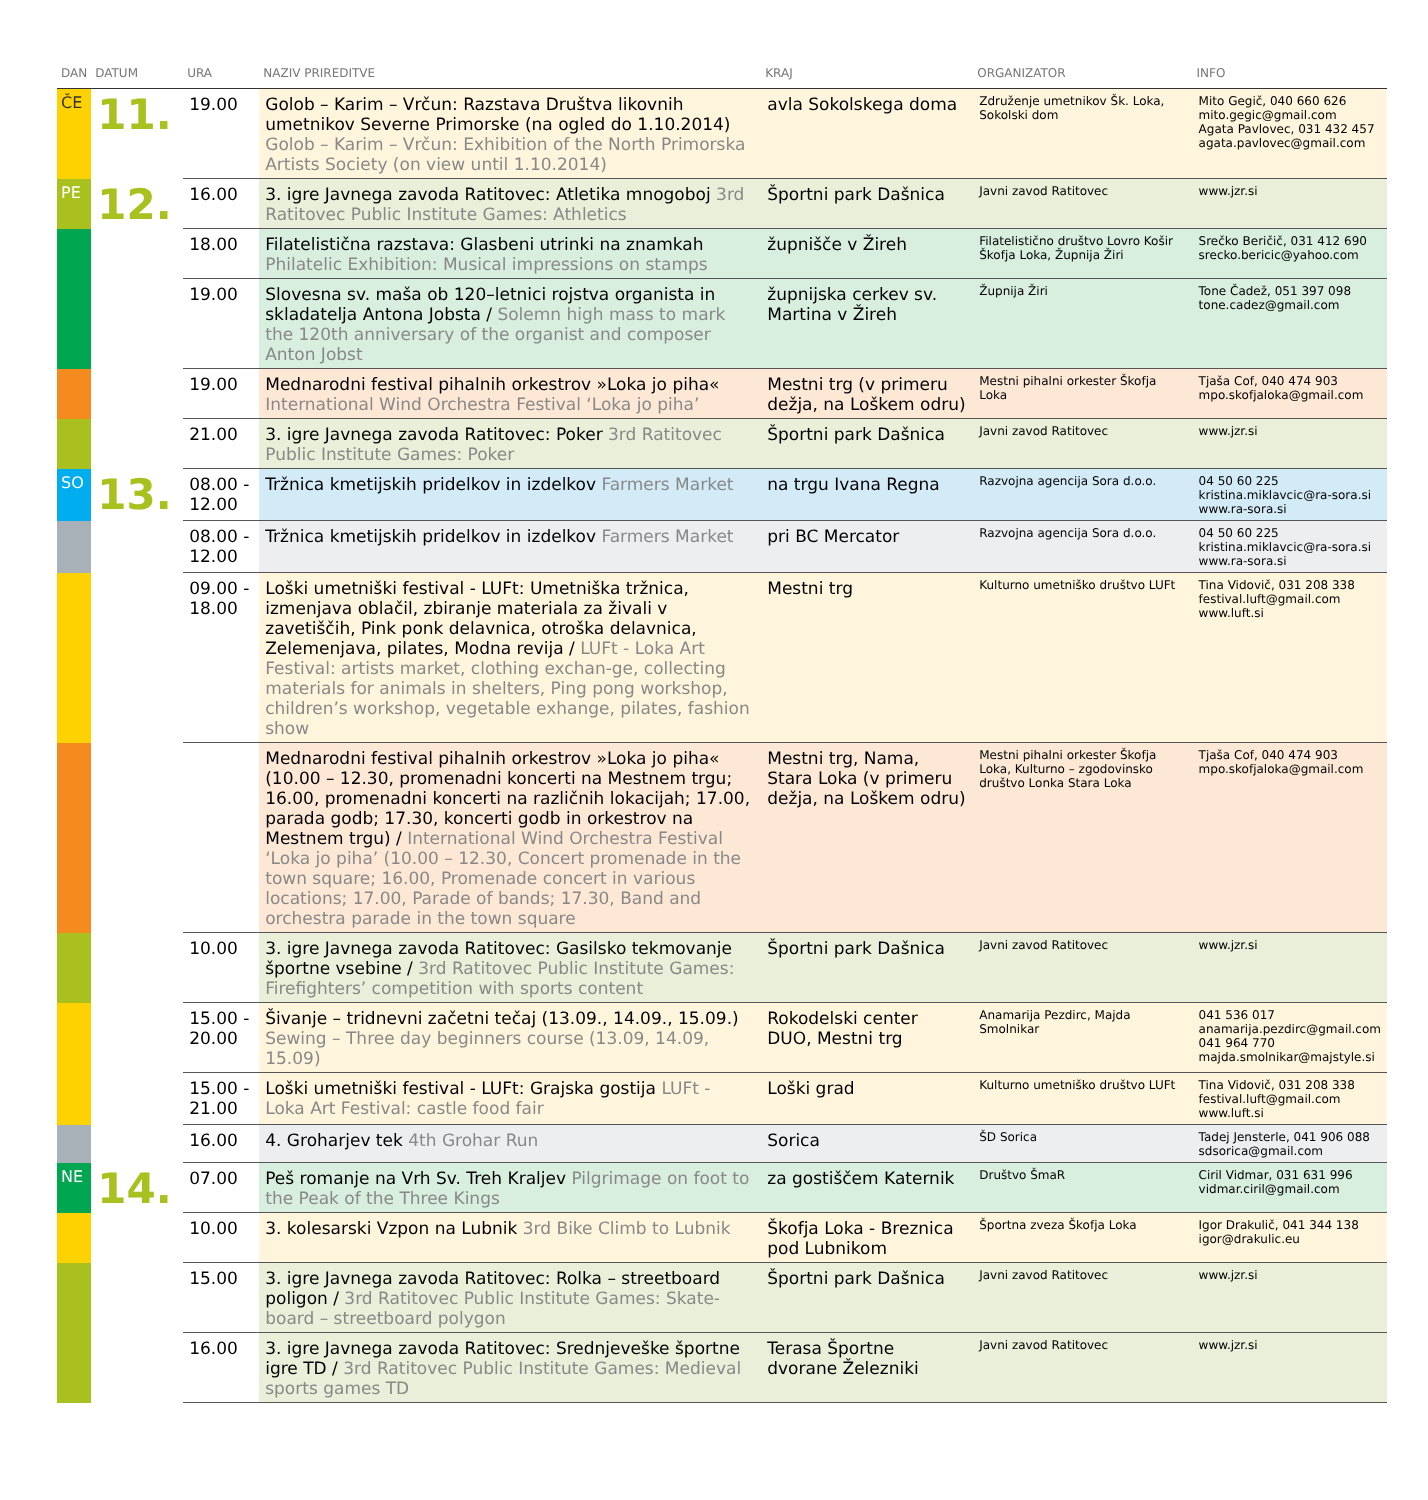| DAN | DATUM | URA | NAZIV PRIREDITVE | KRAJ | ORGANIZATOR | INFO |
| --- | --- | --- | --- | --- | --- | --- |
| ČE | 11. | 19.00 | Golob – Karim – Vrčun: Razstava Društva likovnih umetnikov Severne Primorske (na ogled do 1.10.2014) Golob – Karim – Vrčun: Exhibition of the North Primorska Artists Society (on view until 1.10.2014) | avla Sokolskega doma | Združenje umetnikov Šk. Loka, Sokolski dom | Mito Gegič, 040 660 626 mito.gegic@gmail.com Agata Pavlovec, 031 432 457 agata.pavlovec@gmail.com |
| PE | 12. | 16.00 | 3. igre Javnega zavoda Ratitovec: Atletika mnogoboj 3rd Ratitovec Public Institute Games: Athletics | Športni park Dašnica | Javni zavod Ratitovec | www.jzr.si |
| | | 18.00 | Filatelistična razstava: Glasbeni utrinki na znamkah Philatelic Exhibition: Musical impressions on stamps | župnišče v Žireh | Filatelistično društvo Lovro Košir Škofja Loka, Župnija Žiri | Srečko Beričič, 031 412 690 srecko.bericic@yahoo.com |
| | | 19.00 | Slovesna sv. maša ob 120–letnici rojstva organista in skladatelja Antona Jobsta / Solemn high mass to mark the 120th anniversary of the organist and composer Anton Jobst | župnijska cerkev sv. Martina v Žireh | Župnija Žiri | Tone Čadež, 051 397 098 tone.cadez@gmail.com |
| | | 19.00 | Mednarodni festival pihalnih orkestrov »Loka jo piha« International Wind Orchestra Festival ‘Loka jo piha’ | Mestni trg (v primeru dežja, na Loškem odru) | Mestni pihalni orkester Škofja Loka | Tjaša Cof, 040 474 903 mpo.skofjaloka@gmail.com |
| | | 21.00 | 3. igre Javnega zavoda Ratitovec: Poker 3rd Ratitovec Public Institute Games: Poker | Športni park Dašnica | Javni zavod Ratitovec | www.jzr.si |
| SO | 13. | 08.00 - 12.00 | Tržnica kmetijskih pridelkov in izdelkov Farmers Market | na trgu Ivana Regna | Razvojna agencija Sora d.o.o. | 04 50 60 225 kristina.miklavcic@ra-sora.si www.ra-sora.si |
| | | 08.00 - 12.00 | Tržnica kmetijskih pridelkov in izdelkov Farmers Market | pri BC Mercator | Razvojna agencija Sora d.o.o. | 04 50 60 225 kristina.miklavcic@ra-sora.si www.ra-sora.si |
| | | 09.00 - 18.00 | Loški umetniški festival - LUFt: Umetniška tržnica, izmenjava oblačil, zbiranje materiala za živali v zavetiščih, Pink ponk delavnica, otroška delavnica, Zelemenjava, pilates, Modna revija / LUFt - Loka Art Festival: artists market, clothing exchan-ge, collecting materials for animals in shelters, Ping pong workshop, children’s workshop, vegetable exhange, pilates, fashion show | Mestni trg | Kulturno umetniško društvo LUFt | Tina Vidovič, 031 208 338 festival.luft@gmail.com www.luft.si |
| | | | Mednarodni festival pihalnih orkestrov »Loka jo piha« (10.00 – 12.30, promenadni koncerti na Mestnem trgu; 16.00, promenadni koncerti na različnih lokacijah; 17.00, parada godb; 17.30, koncerti godb in orkestrov na Mestnem trgu) / International Wind Orchestra Festival ‘Loka jo piha’ (10.00 – 12.30, Concert promenade in the town square; 16.00, Promenade concert in various locations; 17.00, Parade of bands; 17.30, Band and orchestra parade in the town square | Mestni trg, Nama, Stara Loka (v primeru dežja, na Loškem odru) | Mestni pihalni orkester Škofja Loka, Kulturno – zgodovinsko društvo Lonka Stara Loka | Tjaša Cof, 040 474 903 mpo.skofjaloka@gmail.com |
| | | 10.00 | 3. igre Javnega zavoda Ratitovec: Gasilsko tekmovanje športne vsebine / 3rd Ratitovec Public Institute Games: Firefighters’ competition with sports content | Športni park Dašnica | Javni zavod Ratitovec | www.jzr.si |
| | | 15.00 - 20.00 | Šivanje – tridnevni začetni tečaj (13.09., 14.09., 15.09.) Sewing – Three day beginners course (13.09, 14.09, 15.09) | Rokodelski center DUO, Mestni trg | Anamarija Pezdirc, Majda Smolnikar | 041 536 017 anamarija.pezdirc@gmail.com 041 964 770 majda.smolnikar@majstyle.si |
| | | 15.00 - 21.00 | Loški umetniški festival - LUFt: Grajska gostija LUFt - Loka Art Festival: castle food fair | Loški grad | Kulturno umetniško društvo LUFt | Tina Vidovič, 031 208 338 festival.luft@gmail.com www.luft.si |
| | | 16.00 | 4. Groharjev tek 4th Grohar Run | Sorica | ŠD Sorica | Tadej Jensterle, 041 906 088 sdsorica@gmail.com |
| NE | 14. | 07.00 | Peš romanje na Vrh Sv. Treh Kraljev Pilgrimage on foot to the Peak of the Three Kings | za gostiščem Katernik | Društvo ŠmaR | Ciril Vidmar, 031 631 996 vidmar.ciril@gmail.com |
| | | 10.00 | 3. kolesarski Vzpon na Lubnik 3rd Bike Climb to Lubnik | Škofja Loka - Breznica pod Lubnikom | Športna zveza Škofja Loka | Igor Drakulič, 041 344 138 igor@drakulic.eu |
| | | 15.00 | 3. igre Javnega zavoda Ratitovec: Rolka – streetboard poligon / 3rd Ratitovec Public Institute Games: Skate-board – streetboard polygon | Športni park Dašnica | Javni zavod Ratitovec | www.jzr.si |
| | | 16.00 | 3. igre Javnega zavoda Ratitovec: Srednjeveške športne igre TD / 3rd Ratitovec Public Institute Games: Medieval sports games TD | Terasa Športne dvorane Železniki | Javni zavod Ratitovec | www.jzr.si |